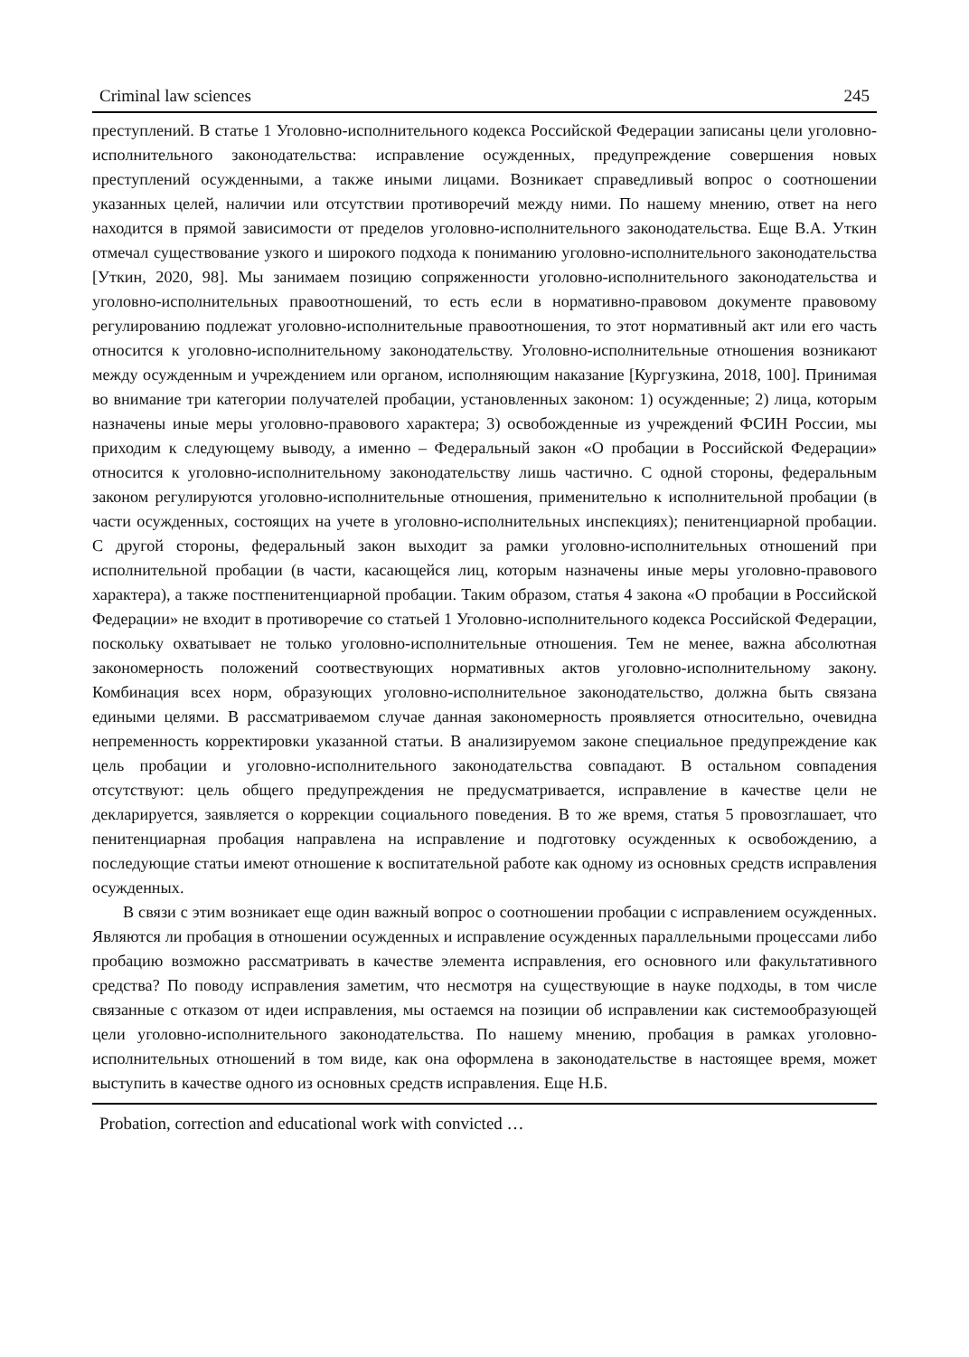Criminal law sciences 245
преступлений. В статье 1 Уголовно-исполнительного кодекса Российской Федерации записаны цели уголовно-исполнительного законодательства: исправление осужденных, предупреждение совершения новых преступлений осужденными, а также иными лицами. Возникает справедливый вопрос о соотношении указанных целей, наличии или отсутствии противоречий между ними. По нашему мнению, ответ на него находится в прямой зависимости от пределов уголовно-исполнительного законодательства. Еще В.А. Уткин отмечал существование узкого и широкого подхода к пониманию уголовно-исполнительного законодательства [Уткин, 2020, 98]. Мы занимаем позицию сопряженности уголовно-исполнительного законодательства и уголовно-исполнительных правоотношений, то есть если в нормативно-правовом документе правовому регулированию подлежат уголовно-исполнительные правоотношения, то этот нормативный акт или его часть относится к уголовно-исполнительному законодательству. Уголовно-исполнительные отношения возникают между осужденным и учреждением или органом, исполняющим наказание [Кургузкина, 2018, 100]. Принимая во внимание три категории получателей пробации, установленных законом: 1) осужденные; 2) лица, которым назначены иные меры уголовно-правового характера; 3) освобожденные из учреждений ФСИН России, мы приходим к следующему выводу, а именно – Федеральный закон «О пробации в Российской Федерации» относится к уголовно-исполнительному законодательству лишь частично. С одной стороны, федеральным законом регулируются уголовно-исполнительные отношения, применительно к исполнительной пробации (в части осужденных, состоящих на учете в уголовно-исполнительных инспекциях); пенитенциарной пробации. С другой стороны, федеральный закон выходит за рамки уголовно-исполнительных отношений при исполнительной пробации (в части, касающейся лиц, которым назначены иные меры уголовно-правового характера), а также постпенитенциарной пробации. Таким образом, статья 4 закона «О пробации в Российской Федерации» не входит в противоречие со статьей 1 Уголовно-исполнительного кодекса Российской Федерации, поскольку охватывает не только уголовно-исполнительные отношения. Тем не менее, важна абсолютная закономерность положений соотвествующих нормативных актов уголовно-исполнительному закону. Комбинация всех норм, образующих уголовно-исполнительное законодательство, должна быть связана едиными целями. В рассматриваемом случае данная закономерность проявляется относительно, очевидна непременность корректировки указанной статьи. В анализируемом законе специальное предупреждение как цель пробации и уголовно-исполнительного законодательства совпадают. В остальном совпадения отсутствуют: цель общего предупреждения не предусматривается, исправление в качестве цели не декларируется, заявляется о коррекции социального поведения. В то же время, статья 5 провозглашает, что пенитенциарная пробация направлена на исправление и подготовку осужденных к освобождению, а последующие статьи имеют отношение к воспитательной работе как одному из основных средств исправления осужденных.
В связи с этим возникает еще один важный вопрос о соотношении пробации с исправлением осужденных. Являются ли пробация в отношении осужденных и исправление осужденных параллельными процессами либо пробацию возможно рассматривать в качестве элемента исправления, его основного или факультативного средства? По поводу исправления заметим, что несмотря на существующие в науке подходы, в том числе связанные с отказом от идеи исправления, мы остаемся на позиции об исправлении как системообразующей цели уголовно-исполнительного законодательства. По нашему мнению, пробация в рамках уголовно-исполнительных отношений в том виде, как она оформлена в законодательстве в настоящее время, может выступить в качестве одного из основных средств исправления. Еще Н.Б.
Probation, correction and educational work with convicted …